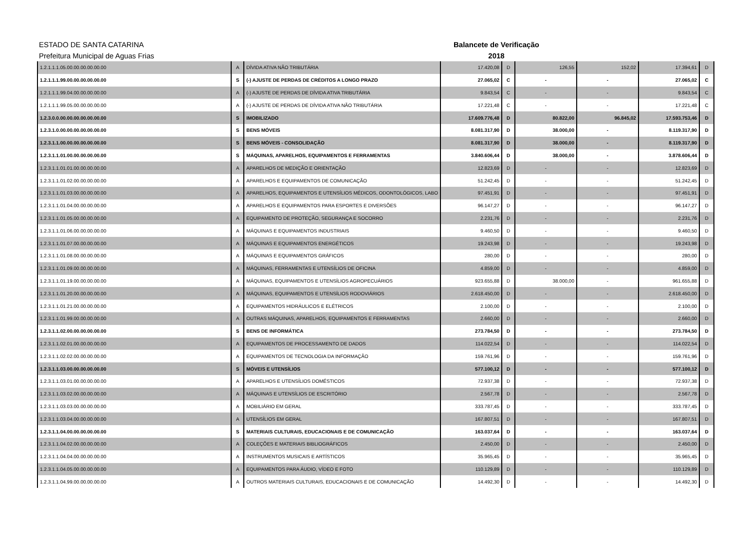ESTADO DE SANTA CATARINA
Prefeitura Municipal de Aguas Frias
Balancete de Verificação
2018
| 1.2.1.1.1.05.00.00.00.00.00.00 | A | DÍVIDA ATIVA NÃO TRIBUTÁRIA | 17.420,08 | D | 126,55 | 152,02 | 17.394,61 | D |
| 1.2.1.1.1.99.00.00.00.00.00.00 | S | (-) AJUSTE DE PERDAS DE CRÉDITOS A LONGO PRAZO | 27.065,02 | C | - | - | 27.065,02 | C |
| 1.2.1.1.1.99.04.00.00.00.00.00 | A | (-) AJUSTE DE PERDAS DE DÍVIDA ATIVA TRIBUTÁRIA | 9.843,54 | C | - | - | 9.843,54 | C |
| 1.2.1.1.1.99.05.00.00.00.00.00 | A | (-) AJUSTE DE PERDAS DE DÍVIDA ATIVA NÃO TRIBUTÁRIA | 17.221,48 | C | - | - | 17.221,48 | C |
| 1.2.3.0.0.00.00.00.00.00.00.00 | S | IMOBILIZADO | 17.609.776,48 | D | 80.822,00 | 96.845,02 | 17.593.753,46 | D |
| 1.2.3.1.0.00.00.00.00.00.00.00 | S | BENS MÓVEIS | 8.081.317,90 | D | 38.000,00 | - | 8.119.317,90 | D |
| 1.2.3.1.1.00.00.00.00.00.00.00 | S | BENS MÓVEIS - CONSOLIDAÇÃO | 8.081.317,90 | D | 38.000,00 | - | 8.119.317,90 | D |
| 1.2.3.1.1.01.00.00.00.00.00.00 | S | MÁQUINAS, APARELHOS, EQUIPAMENTOS E FERRAMENTAS | 3.840.606,44 | D | 38.000,00 | - | 3.878.606,44 | D |
| 1.2.3.1.1.01.01.00.00.00.00.00 | A | APARELHOS DE MEDIÇÃO E ORIENTAÇÃO | 12.823,69 | D | - | - | 12.823,69 | D |
| 1.2.3.1.1.01.02.00.00.00.00.00 | A | APARELHOS E EQUIPAMENTOS DE COMUNICAÇÃO | 51.242,45 | D | - | - | 51.242,45 | D |
| 1.2.3.1.1.01.03.00.00.00.00.00 | A | APARELHOS, EQUIPAMENTOS E UTENSÍLIOS MÉDICOS, ODONTOLÓGICOS, LABO | 97.451,91 | D | - | - | 97.451,91 | D |
| 1.2.3.1.1.01.04.00.00.00.00.00 | A | APARELHOS E EQUIPAMENTOS PARA ESPORTES E DIVERSÕES | 96.147,27 | D | - | - | 96.147,27 | D |
| 1.2.3.1.1.01.05.00.00.00.00.00 | A | EQUIPAMENTO DE PROTEÇÃO, SEGURANÇA E SOCORRO | 2.231,76 | D | - | - | 2.231,76 | D |
| 1.2.3.1.1.01.06.00.00.00.00.00 | A | MÁQUINAS E EQUIPAMENTOS INDUSTRIAIS | 9.460,50 | D | - | - | 9.460,50 | D |
| 1.2.3.1.1.01.07.00.00.00.00.00 | A | MÁQUINAS E EQUIPAMENTOS ENERGÉTICOS | 19.243,98 | D | - | - | 19.243,98 | D |
| 1.2.3.1.1.01.08.00.00.00.00.00 | A | MÁQUINAS E EQUIPAMENTOS GRÁFICOS | 280,00 | D | - | - | 280,00 | D |
| 1.2.3.1.1.01.09.00.00.00.00.00 | A | MÁQUINAS, FERRAMENTAS E UTENSÍLIOS DE OFICINA | 4.859,00 | D | - | - | 4.859,00 | D |
| 1.2.3.1.1.01.19.00.00.00.00.00 | A | MÁQUINAS, EQUIPAMENTOS E UTENSÍLIOS AGROPECUÁRIOS | 923.655,88 | D | 38.000,00 | - | 961.655,88 | D |
| 1.2.3.1.1.01.20.00.00.00.00.00 | A | MÁQUINAS, EQUIPAMENTOS E UTENSÍLIOS RODOVIÁRIOS | 2.618.450,00 | D | - | - | 2.618.450,00 | D |
| 1.2.3.1.1.01.21.00.00.00.00.00 | A | EQUIPAMENTOS HIDRÁULICOS E ELÉTRICOS | 2.100,00 | D | - | - | 2.100,00 | D |
| 1.2.3.1.1.01.99.00.00.00.00.00 | A | OUTRAS MÁQUINAS, APARELHOS, EQUIPAMENTOS E FERRAMENTAS | 2.660,00 | D | - | - | 2.660,00 | D |
| 1.2.3.1.1.02.00.00.00.00.00.00 | S | BENS DE INFORMÁTICA | 273.784,50 | D | - | - | 273.784,50 | D |
| 1.2.3.1.1.02.01.00.00.00.00.00 | A | EQUIPAMENTOS DE PROCESSAMENTO DE DADOS | 114.022,54 | D | - | - | 114.022,54 | D |
| 1.2.3.1.1.02.02.00.00.00.00.00 | A | EQUIPAMENTOS DE TECNOLOGIA DA INFORMAÇÃO | 159.761,96 | D | - | - | 159.761,96 | D |
| 1.2.3.1.1.03.00.00.00.00.00.00 | S | MÓVEIS E UTENSÍLIOS | 577.100,12 | D | - | - | 577.100,12 | D |
| 1.2.3.1.1.03.01.00.00.00.00.00 | A | APARELHOS E UTENSÍLIOS DOMÉSTICOS | 72.937,38 | D | - | - | 72.937,38 | D |
| 1.2.3.1.1.03.02.00.00.00.00.00 | A | MÁQUINAS E UTENSÍLIOS DE ESCRITÓRIO | 2.567,78 | D | - | - | 2.567,78 | D |
| 1.2.3.1.1.03.03.00.00.00.00.00 | A | MOBILIÁRIO EM GERAL | 333.787,45 | D | - | - | 333.787,45 | D |
| 1.2.3.1.1.03.04.00.00.00.00.00 | A | UTENSÍLIOS EM GERAL | 167.807,51 | D | - | - | 167.807,51 | D |
| 1.2.3.1.1.04.00.00.00.00.00.00 | S | MATERIAIS CULTURAIS, EDUCACIONAIS E DE COMUNICAÇÃO | 163.037,64 | D | - | - | 163.037,64 | D |
| 1.2.3.1.1.04.02.00.00.00.00.00 | A | COLEÇÕES E MATERIAIS BIBLIOGRÁFICOS | 2.450,00 | D | - | - | 2.450,00 | D |
| 1.2.3.1.1.04.04.00.00.00.00.00 | A | INSTRUMENTOS MUSICAIS E ARTÍSTICOS | 35.965,45 | D | - | - | 35.965,45 | D |
| 1.2.3.1.1.04.05.00.00.00.00.00 | A | EQUIPAMENTOS PARA ÁUDIO, VÍDEO E FOTO | 110.129,89 | D | - | - | 110.129,89 | D |
| 1.2.3.1.1.04.99.00.00.00.00.00 | A | OUTROS MATERIAIS CULTURAIS, EDUCACIONAIS E DE COMUNICAÇÃO | 14.492,30 | D | - | - | 14.492,30 | D |